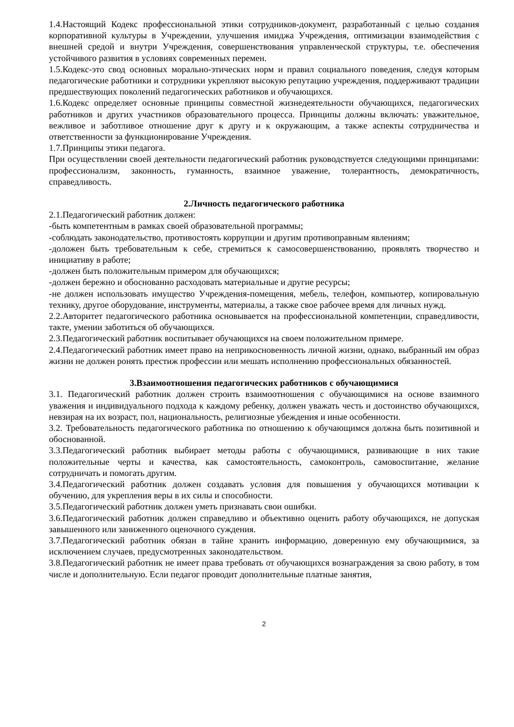1.4.Настоящий Кодекс профессиональной этики сотрудников-документ, разработанный с целью создания корпоративной культуры в Учреждении, улучшения имиджа Учреждения, оптимизации взаимодействия с внешней средой и внутри Учреждения, совершенствования управленческой структуры, т.е. обеспечения устойчивого развития в условиях современных перемен.
1.5.Кодекс-это свод основных морально-этических норм и правил социального поведения, следуя которым педагогические работники и сотрудники укрепляют высокую репутацию учреждения, поддерживают традиции предшествующих поколений педагогических работников и обучающихся.
1.6.Кодекс определяет основные принципы совместной жизнедеятельности обучающихся, педагогических работников и других участников образовательного процесса. Принципы должны включать: уважительное, вежливое и заботливое отношение друг к другу и к окружающим, а также аспекты сотрудничества и ответственности за функционирование Учреждения.
1.7.Принципы этики педагога.
При осуществлении своей деятельности педагогический работник руководствуется следующими принципами: профессионализм, законность, гуманность, взаимное уважение, толерантность, демократичность, справедливость.
2.Личность педагогического работника
2.1.Педагогический работник должен:
-быть компетентным в рамках своей образовательной программы;
-соблюдать законодательство, противостоять коррупции и другим противоправным явлениям;
-доложен быть требовательным к себе, стремиться к самосовершенствованию, проявлять творчество и инициативу в работе;
-должен быть положительным примером для обучающихся;
-должен бережно и обоснованно расходовать материальные и другие ресурсы;
-не должен использовать имущество Учреждения-помещения, мебель, телефон, компьютер, копировальную технику, другое оборудование, инструменты, материалы, а также свое рабочее время для личных нужд.
2.2.Авторитет педагогического работника основывается на профессиональной компетенции, справедливости, такте, умении заботиться об обучающихся.
2.3.Педагогический работник воспитывает обучающихся на своем положительном примере.
2.4.Педагогический работник имеет право на неприкосновенность личной жизни, однако, выбранный им образ жизни не должен ронять престиж профессии или мешать исполнению профессиональных обязанностей.
3.Взаимоотношения педагогических работников с обучающимися
3.1. Педагогический работник должен строить взаимоотношения с обучающимися на основе взаимного уважения и индивидуального подхода к каждому ребенку, должен уважать честь и достоинство обучающихся, невзирая на их возраст, пол, национальность, религиозные убеждения и иные особенности.
3.2. Требовательность педагогического работника по отношению к обучающимся должна быть позитивной и обоснованной.
3.3.Педагогический работник выбирает методы работы с обучающимися, развивающие в них такие положительные черты и качества, как самостоятельность, самоконтроль, самовоспитание, желание сотрудничать и помогать другим.
3.4.Педагогический работник должен создавать условия для повышения у обучающихся мотивации к обучению, для укрепления веры в их силы и способности.
3.5.Педагогический работник должен уметь признавать свои ошибки.
3.6.Педагогический работник должен справедливо и объективно оценить работу обучающихся, не допуская завышенного или заниженного оценочного суждения.
3.7.Педагогический работник обязан в тайне хранить информацию, доверенную ему обучающимися, за исключением случаев, предусмотренных законодательством.
3.8.Педагогический работник не имеет права требовать от обучающихся вознаграждения за свою работу, в том числе и дополнительную. Если педагог проводит дополнительные платные занятия,
2